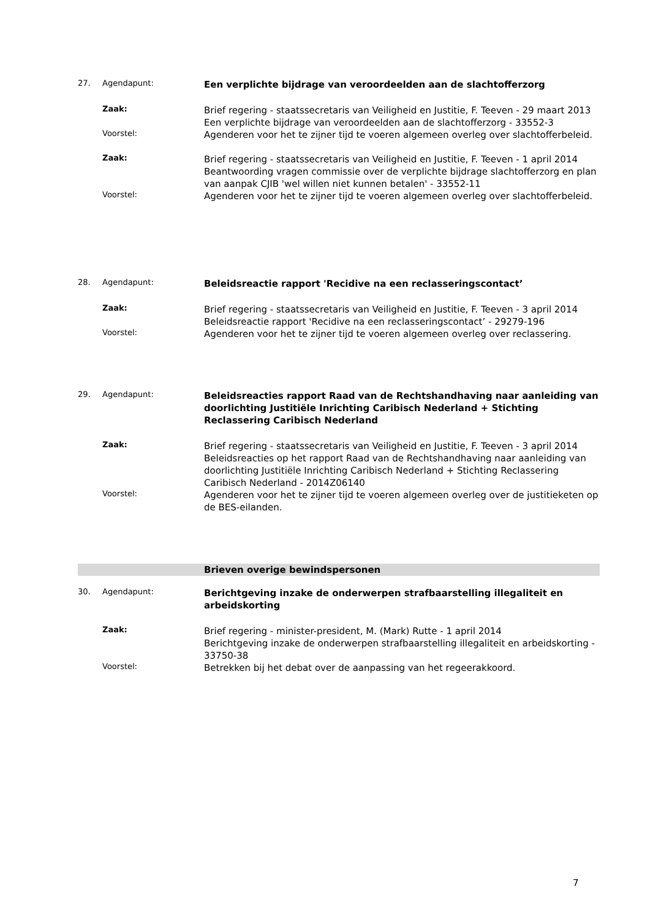27. Agendapunt:
Een verplichte bijdrage van veroordeelden aan de slachtofferzorg
Zaak:
Brief regering - staatssecretaris van Veiligheid en Justitie, F. Teeven - 29 maart 2013
Een verplichte bijdrage van veroordeelden aan de slachtofferzorg - 33552-3
Voorstel:
Agenderen voor het te zijner tijd te voeren algemeen overleg over slachtofferbeleid.
Zaak:
Brief regering - staatssecretaris van Veiligheid en Justitie, F. Teeven - 1 april 2014
Beantwoording vragen commissie over de verplichte bijdrage slachtofferzorg en plan van aanpak CJIB 'wel willen niet kunnen betalen' - 33552-11
Voorstel:
Agenderen voor het te zijner tijd te voeren algemeen overleg over slachtofferbeleid.
28. Agendapunt:
Beleidsreactie rapport 'Recidive na een reclasseringscontact’
Zaak:
Brief regering - staatssecretaris van Veiligheid en Justitie, F. Teeven - 3 april 2014
Beleidsreactie rapport 'Recidive na een reclasseringscontact’ - 29279-196
Voorstel:
Agenderen voor het te zijner tijd te voeren algemeen overleg over reclassering.
29. Agendapunt:
Beleidsreacties rapport Raad van de Rechtshandhaving naar aanleiding van doorlichting Justitiële Inrichting Caribisch Nederland + Stichting Reclassering Caribisch Nederland
Zaak:
Brief regering - staatssecretaris van Veiligheid en Justitie, F. Teeven - 3 april 2014
Beleidsreacties op het rapport Raad van de Rechtshandhaving naar aanleiding van doorlichting Justitiële Inrichting Caribisch Nederland + Stichting Reclassering Caribisch Nederland - 2014Z06140
Voorstel:
Agenderen voor het te zijner tijd te voeren algemeen overleg over de justitieketen op de BES-eilanden.
Brieven overige bewindspersonen
30. Agendapunt:
Berichtgeving inzake de onderwerpen strafbaarstelling illegaliteit en arbeidskorting
Zaak:
Brief regering - minister-president, M. (Mark) Rutte - 1 april 2014
Berichtgeving inzake de onderwerpen strafbaarstelling illegaliteit en arbeidskorting - 33750-38
Voorstel:
Betrekken bij het debat over de aanpassing van het regeerakkoord.
7